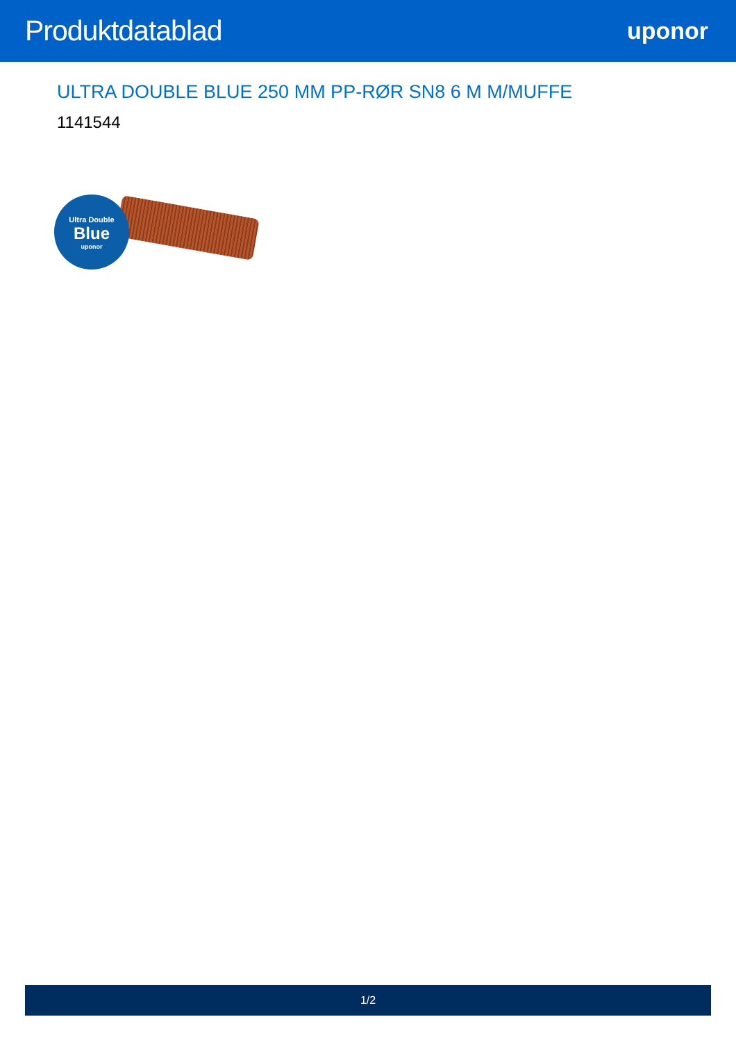Produktdatablad
uponor
ULTRA DOUBLE BLUE 250 MM PP-RØR SN8 6 M M/MUFFE
1141544
Ultra Double
Blue
uponor
1/2